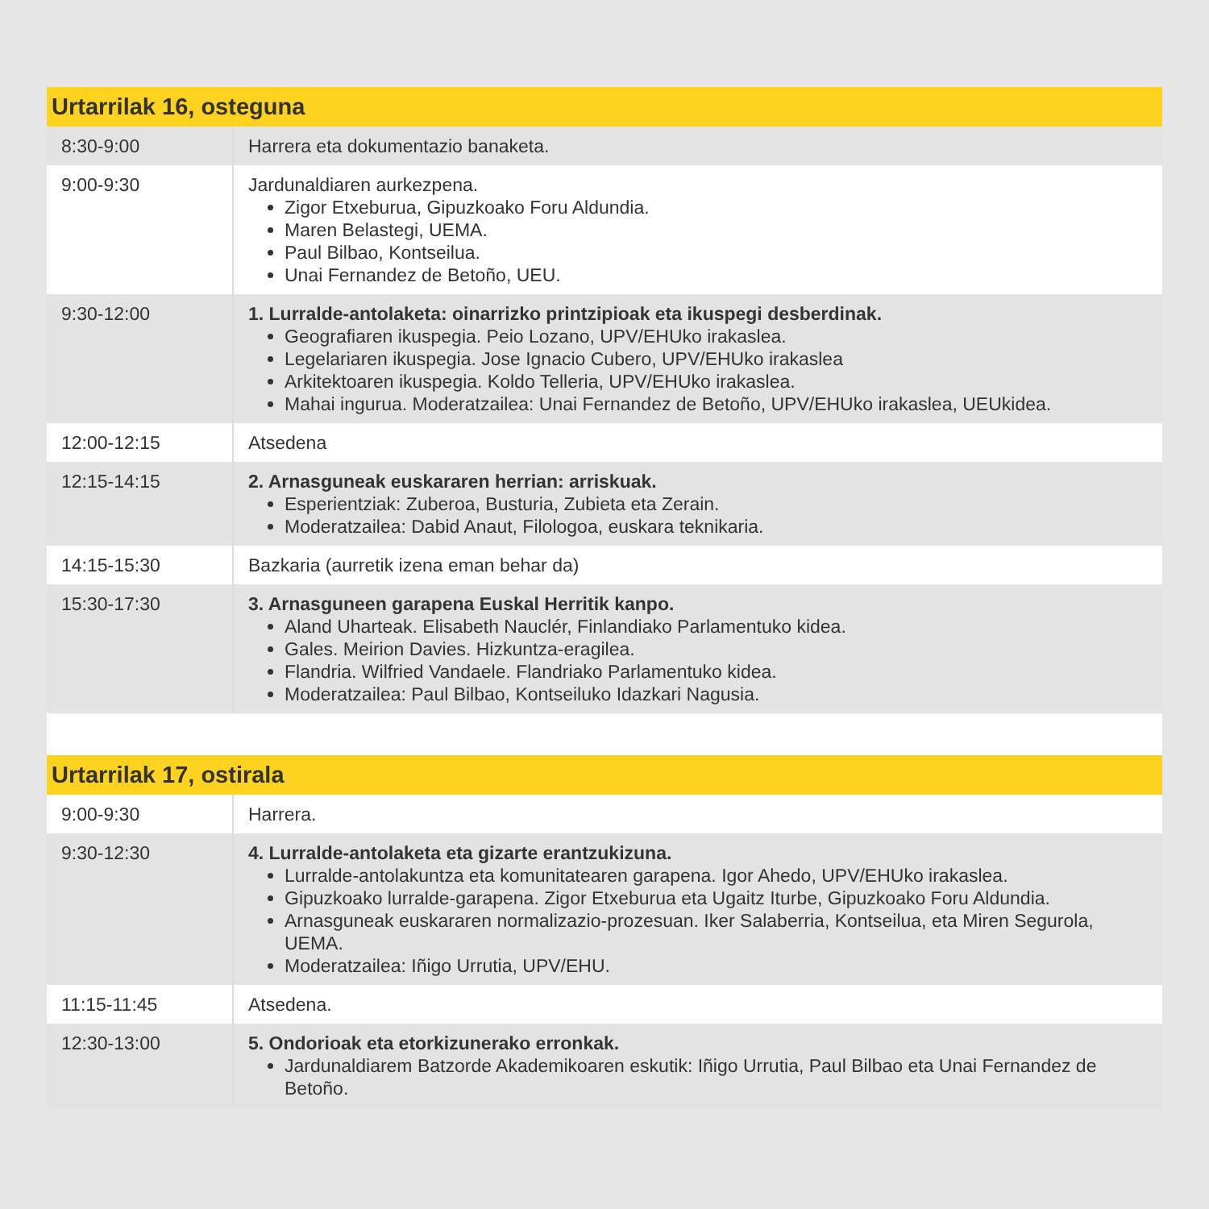| Urtarrilak 16, osteguna | |
| --- | --- |
| 8:30-9:00 | Harrera eta dokumentazio banaketa. |
| 9:00-9:30 | Jardunaldiaren aurkezpena. Zigor Etxeburua, Gipuzkoako Foru Aldundia. Maren Belastegi, UEMA. Paul Bilbao, Kontseilua. Unai Fernandez de Betoño, UEU. |
| 9:30-12:00 | 1. Lurralde-antolaketa: oinarrizko printzipioak eta ikuspegi desberdinak. Geografiaren ikuspegia. Peio Lozano, UPV/EHUko irakaslea. Legelariaren ikuspegia. Jose Ignacio Cubero, UPV/EHUko irakaslea Arkitektoaren ikuspegia. Koldo Telleria, UPV/EHUko irakaslea. Mahai ingurua. Moderatzailea: Unai Fernandez de Betoño, UPV/EHUko irakaslea, UEUkidea. |
| 12:00-12:15 | Atsedena |
| 12:15-14:15 | 2. Arnasguneak euskararen herrian: arriskuak. Esperientziak: Zuberoa, Busturia, Zubieta eta Zerain. Moderatzailea: Dabid Anaut, Filologoa, euskara teknikaria. |
| 14:15-15:30 | Bazkaria (aurretik izena eman behar da) |
| 15:30-17:30 | 3. Arnasguneen garapena Euskal Herritik kanpo. Aland Uharteak. Elisabeth Nauclér, Finlandiako Parlamentuko kidea. Gales. Meirion Davies. Hizkuntza-eragilea. Flandria. Wilfried Vandaele. Flandriako Parlamentuko kidea. Moderatzailea: Paul Bilbao, Kontseiluko Idazkari Nagusia. |
| Urtarrilak 17, ostirala | |
| --- | --- |
| 9:00-9:30 | Harrera. |
| 9:30-12:30 | 4. Lurralde-antolaketa eta gizarte erantzukizuna. Lurralde-antolakuntza eta komunitatearen garapena. Igor Ahedo, UPV/EHUko irakaslea. Gipuzkoako lurralde-garapena. Zigor Etxeburua eta Ugaitz Iturbe, Gipuzkoako Foru Aldundia. Arnasguneak euskararen normalizazio-prozesuan. Iker Salaberria, Kontseilua, eta Miren Segurola, UEMA. Moderatzailea: Iñigo Urrutia, UPV/EHU. |
| 11:15-11:45 | Atsedena. |
| 12:30-13:00 | 5. Ondorioak eta etorkizunerako erronkak. Jardunaldiarem Batzorde Akademikoaren eskutik: Iñigo Urrutia, Paul Bilbao eta Unai Fernandez de Betoño. |